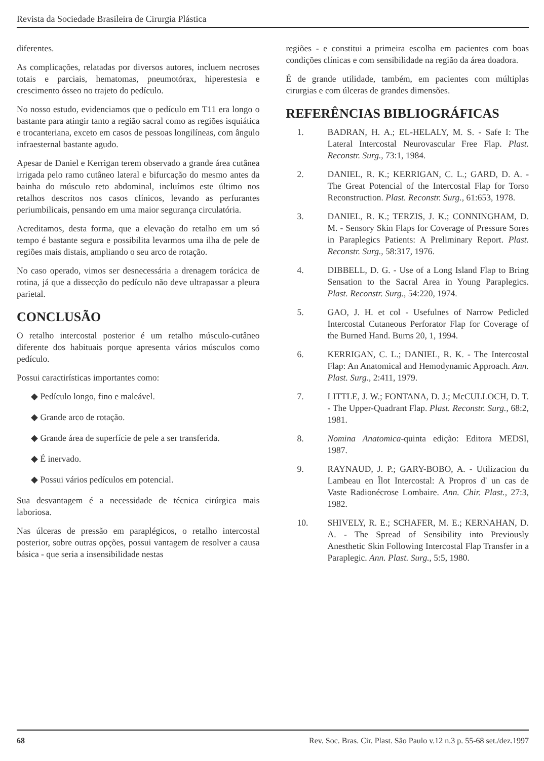Revista da Sociedade Brasileira de Cirurgia Plástica
diferentes.
As complicações, relatadas por diversos autores, incluem necroses totais e parciais, hematomas, pneumotórax, hiperestesia e crescimento ósseo no trajeto do pedículo.
No nosso estudo, evidenciamos que o pedículo em T11 era longo o bastante para atingir tanto a região sacral como as regiões isquiática e trocanteriana, exceto em casos de pessoas longilíneas, com ângulo infraesternal bastante agudo.
Apesar de Daniel e Kerrigan terem observado a grande área cutânea irrigada pelo ramo cutâneo lateral e bifurcação do mesmo antes da bainha do músculo reto abdominal, incluímos este último nos retalhos descritos nos casos clínicos, levando as perfurantes periumbilicais, pensando em uma maior segurança circulatória.
Acreditamos, desta forma, que a elevação do retalho em um só tempo é bastante segura e possibilita levarmos uma ilha de pele de regiões mais distais, ampliando o seu arco de rotação.
No caso operado, vimos ser desnecessária a drenagem torácica de rotina, já que a dissecção do pedículo não deve ultrapassar a pleura parietal.
CONCLUSÃO
O retalho intercostal posterior é um retalho músculo-cutâneo diferente dos habituais porque apresenta vários músculos como pedículo.
Possui caractirísticas importantes como:
◆ Pedículo longo, fino e maleável.
◆ Grande arco de rotação.
◆ Grande área de superfície de pele a ser transferida.
◆ É inervado.
◆ Possui vários pedículos em potencial.
Sua desvantagem é a necessidade de técnica cirúrgica mais laboriosa.
Nas úlceras de pressão em paraplégicos, o retalho intercostal posterior, sobre outras opções, possui vantagem de resolver a causa básica - que seria a insensibilidade nestas
regiões - e constitui a primeira escolha em pacientes com boas condições clínicas e com sensibilidade na região da área doadora.
É de grande utilidade, também, em pacientes com múltiplas cirurgias e com úlceras de grandes dimensões.
REFERÊNCIAS BIBLIOGRÁFICAS
1. BADRAN, H. A.; EL-HELALY, M. S. - Safe I: The Lateral Intercostal Neurovascular Free Flap. Plast. Reconstr. Surg., 73:1, 1984.
2. DANIEL, R. K.; KERRIGAN, C. L.; GARD, D. A. - The Great Potencial of the Intercostal Flap for Torso Reconstruction. Plast. Reconstr. Surg., 61:653, 1978.
3. DANIEL, R. K.; TERZIS, J. K.; CONNINGHAM, D. M. - Sensory Skin Flaps for Coverage of Pressure Sores in Paraplegics Patients: A Preliminary Report. Plast. Reconstr. Surg., 58:317, 1976.
4. DIBBELL, D. G. - Use of a Long Island Flap to Bring Sensation to the Sacral Area in Young Paraplegics. Plast. Reconstr. Surg., 54:220, 1974.
5. GAO, J. H. et col - Usefulnes of Narrow Pedicled Intercostal Cutaneous Perforator Flap for Coverage of the Burned Hand. Burns 20, 1, 1994.
6. KERRIGAN, C. L.; DANIEL, R. K. - The Intercostal Flap: An Anatomical and Hemodynamic Approach. Ann. Plast. Surg., 2:411, 1979.
7. LITTLE, J. W.; FONTANA, D. J.; McCULLOCH, D. T. - The Upper-Quadrant Flap. Plast. Reconstr. Surg., 68:2, 1981.
8. Nomina Anatomica-quinta edição: Editora MEDSI, 1987.
9. RAYNAUD, J. P.; GARY-BOBO, A. - Utilizacion du Lambeau en Îlot Intercostal: A Propros d' un cas de Vaste Radionécrose Lombaire. Ann. Chir. Plast., 27:3, 1982.
10. SHIVELY, R. E.; SCHAFER, M. E.; KERNAHAN, D. A. - The Spread of Sensibility into Previously Anesthetic Skin Following Intercostal Flap Transfer in a Paraplegic. Ann. Plast. Surg., 5:5, 1980.
68 Rev. Soc. Bras. Cir. Plast. São Paulo v.12 n.3 p. 55-68 set./dez.1997